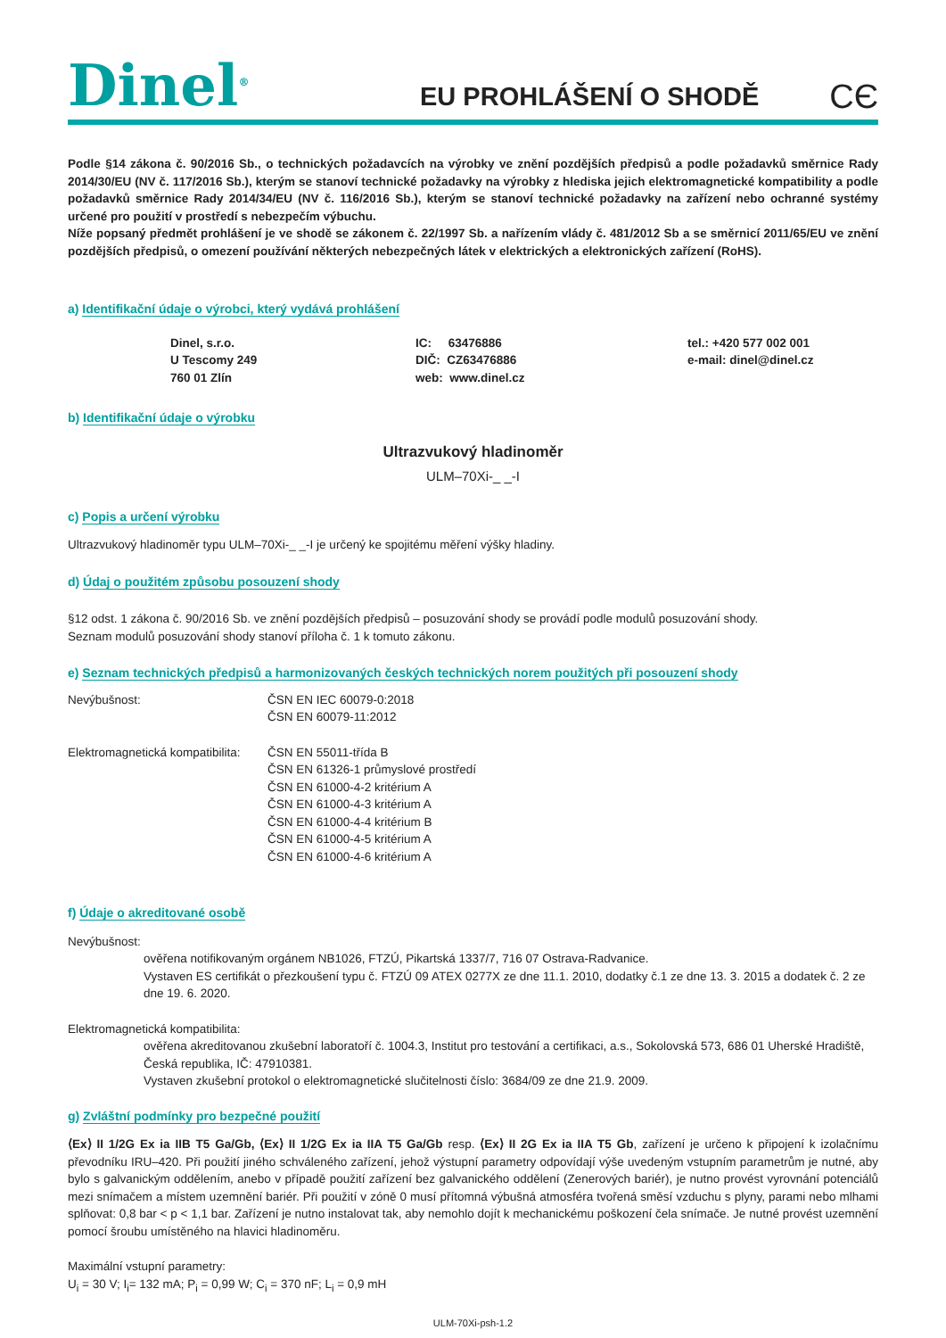Dinel<sup>®</sup>
EU PROHLÁŠENÍ O SHODĚ
CЄ
Podle §14 zákona č. 90/2016 Sb., o technických požadavcích na výrobky ve znění pozdějších předpisů a podle požadavků směrnice Rady 2014/30/EU (NV č. 117/2016 Sb.), kterým se stanoví technické požadavky na výrobky z hlediska jejich elektromagnetické kompatibility a podle požadavků směrnice Rady 2014/34/EU (NV č. 116/2016 Sb.), kterým se stanoví technické požadavky na zařízení nebo ochranné systémy určené pro použití v prostředí s nebezpečím výbuchu.
Níže popsaný předmět prohlášení je ve shodě se zákonem č. 22/1997 Sb. a nařízením vlády č. 481/2012 Sb a se směrnicí 2011/65/EU ve znění pozdějších předpisů, o omezení používání některých nebezpečných látek v elektrických a elektronických zařízení (RoHS).
a) Identifikační údaje o výrobci, který vydává prohlášení
Dinel, s.r.o.
U Tescomy 249
760 01 Zlín
IC: 63476886
DIČ: CZ63476886
web: www.dinel.cz
tel.: +420 577 002 001
e-mail: dinel@dinel.cz
b) Identifikační údaje o výrobku
Ultrazvukový hladinoměr
ULM–70Xi-_ _-I
c) Popis a určení výrobku
Ultrazvukový hladinoměr typu ULM–70Xi-_ _-I je určený ke spojitému měření výšky hladiny.
d) Údaj o použitém způsobu posouzení shody
§12 odst. 1 zákona č. 90/2016 Sb. ve znění pozdějších předpisů – posuzování shody se provádí podle modulů posuzování shody.
Seznam modulů posuzování shody stanoví příloha č. 1 k tomuto zákonu.
e) Seznam technických předpisů a harmonizovaných českých technických norem použitých při posouzení shody
Nevýbušnost: ČSN EN IEC 60079-0:2018
ČSN EN 60079-11:2012
Elektromagnetická kompatibilita:
ČSN EN 55011-třída B
ČSN EN 61326-1 průmyslové prostředí
ČSN EN 61000-4-2 kritérium A
ČSN EN 61000-4-3 kritérium A
ČSN EN 61000-4-4 kritérium B
ČSN EN 61000-4-5 kritérium A
ČSN EN 61000-4-6 kritérium A
f) Údaje o akreditované osobě
Nevýbušnost:
ověřena notifikovaným orgánem NB1026, FTZÚ, Pikartská 1337/7, 716 07 Ostrava-Radvanice.
Vystaven ES certifikát o přezkoušení typu č. FTZÚ 09 ATEX 0277X ze dne 11.1. 2010, dodatky č.1 ze dne 13. 3. 2015 a dodatek č. 2 ze dne 19. 6. 2020.
Elektromagnetická kompatibilita:
ověřena akreditovanou zkušební laboratoří č. 1004.3, Institut pro testování a certifikaci, a.s., Sokolovská 573, 686 01 Uherské Hradiště, Česká republika, IČ: 47910381.
Vystaven zkušební protokol o elektromagnetické slučitelnosti číslo: 3684/09 ze dne 21.9. 2009.
g) Zvláštní podmínky pro bezpečné použití
⟨Ex⟩ II 1/2G Ex ia IIB T5 Ga/Gb, ⟨Ex⟩ II 1/2G Ex ia IIA T5 Ga/Gb resp. ⟨Ex⟩ II 2G Ex ia IIA T5 Gb, zařízení je určeno k připojení k izolačnímu převodníku IRU–420. Při použití jiného schváleného zařízení, jehož výstupní parametry odpovídají výše uvedeným vstupním parametrům je nutné, aby bylo s galvanickým oddělením, anebo v případě použití zařízení bez galvanického oddělení (Zenerových bariér), je nutno provést vyrovnání potenciálů mezi snímačem a místem uzemnění bariér. Při použití v zóně 0 musí přítomná výbušná atmosféra tvořená směsí vzduchu s plyny, parami nebo mlhami splňovat: 0,8 bar < p < 1,1 bar. Zařízení je nutno instalovat tak, aby nemohlo dojít k mechanickému poškození čela snímače. Je nutné provést uzemnění pomocí šroubu umístěného na hlavici hladinoměru.
Maximální vstupní parametry:
U<sub>i</sub> = 30 V; I<sub>i</sub>= 132 mA; P<sub>i</sub> = 0,99 W; C<sub>i</sub> = 370 nF; L<sub>i</sub> = 0,9 mH
ULM-70Xi-psh-1.2